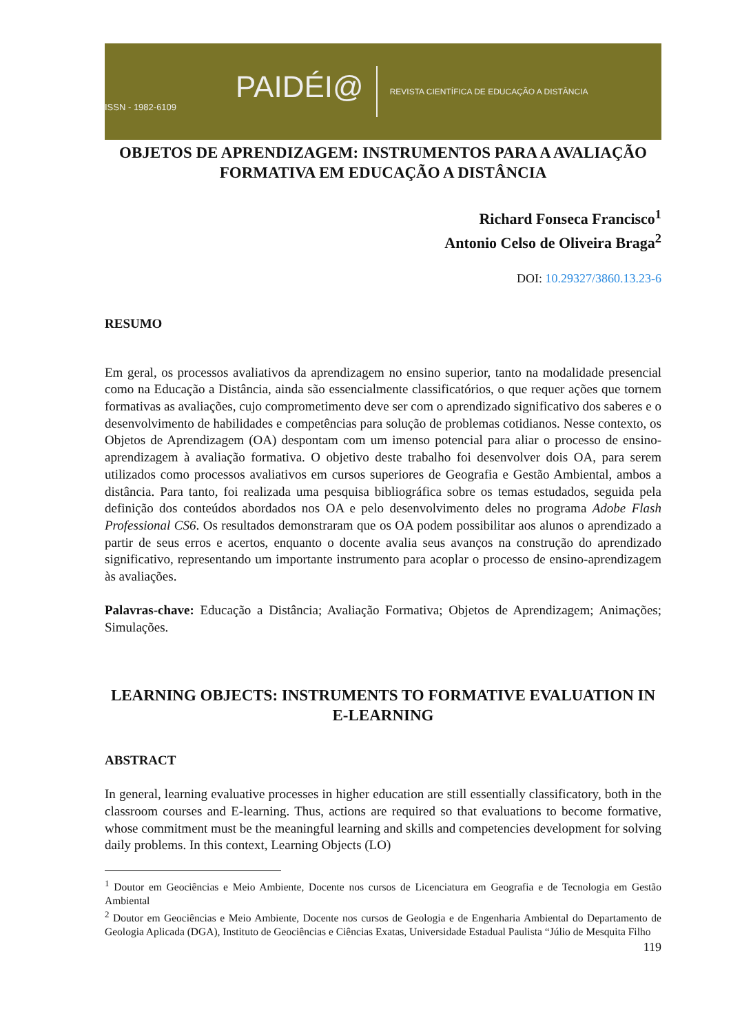PAIDÉI@
ISSN - 1982-6109
REVISTA CIENTÍFICA DE EDUCAÇÃO A DISTÂNCIA
OBJETOS DE APRENDIZAGEM: INSTRUMENTOS PARA A AVALIAÇÃO FORMATIVA EM EDUCAÇÃO A DISTÂNCIA
Richard Fonseca Francisco<sup>1</sup>
Antonio Celso de Oliveira Braga<sup>2</sup>
DOI: 10.29327/3860.13.23-6
RESUMO
Em geral, os processos avaliativos da aprendizagem no ensino superior, tanto na modalidade presencial como na Educação a Distância, ainda são essencialmente classificatórios, o que requer ações que tornem formativas as avaliações, cujo comprometimento deve ser com o aprendizado significativo dos saberes e o desenvolvimento de habilidades e competências para solução de problemas cotidianos. Nesse contexto, os Objetos de Aprendizagem (OA) despontam com um imenso potencial para aliar o processo de ensino-aprendizagem à avaliação formativa. O objetivo deste trabalho foi desenvolver dois OA, para serem utilizados como processos avaliativos em cursos superiores de Geografia e Gestão Ambiental, ambos a distância. Para tanto, foi realizada uma pesquisa bibliográfica sobre os temas estudados, seguida pela definição dos conteúdos abordados nos OA e pelo desenvolvimento deles no programa Adobe Flash Professional CS6. Os resultados demonstraram que os OA podem possibilitar aos alunos o aprendizado a partir de seus erros e acertos, enquanto o docente avalia seus avanços na construção do aprendizado significativo, representando um importante instrumento para acoplar o processo de ensino-aprendizagem às avaliações.
Palavras-chave: Educação a Distância; Avaliação Formativa; Objetos de Aprendizagem; Animações; Simulações.
LEARNING OBJECTS: INSTRUMENTS TO FORMATIVE EVALUATION IN E-LEARNING
ABSTRACT
In general, learning evaluative processes in higher education are still essentially classificatory, both in the classroom courses and E-learning. Thus, actions are required so that evaluations to become formative, whose commitment must be the meaningful learning and skills and competencies development for solving daily problems. In this context, Learning Objects (LO)
<sup>1</sup> Doutor em Geociências e Meio Ambiente, Docente nos cursos de Licenciatura em Geografia e de Tecnologia em Gestão Ambiental
<sup>2</sup> Doutor em Geociências e Meio Ambiente, Docente nos cursos de Geologia e de Engenharia Ambiental do Departamento de Geologia Aplicada (DGA), Instituto de Geociências e Ciências Exatas, Universidade Estadual Paulista “Júlio de Mesquita Filho
119